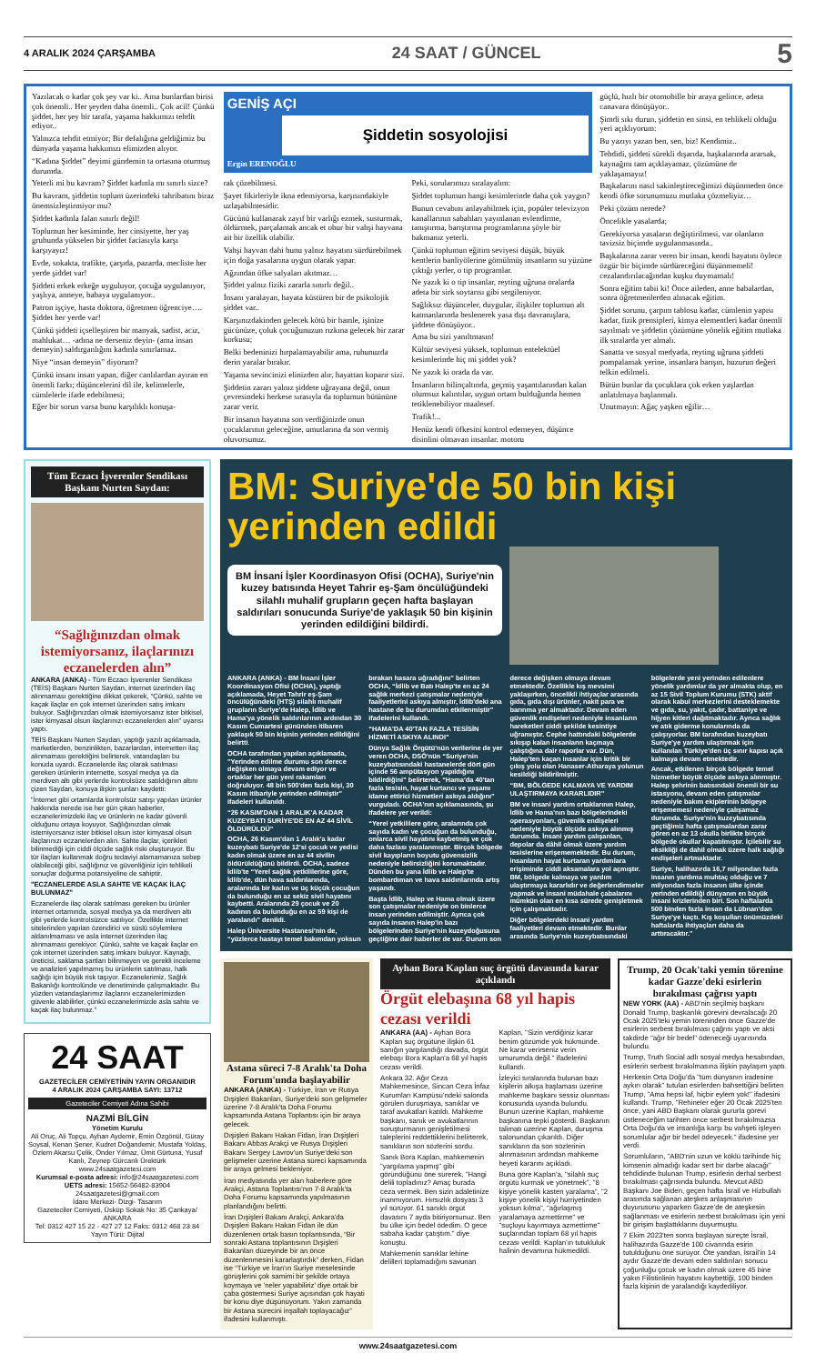4 ARALIK 2024 ÇARŞAMBA 24 SAAT / GÜNCEL 5
Yazılacak o kadar çok şey var ki.. Ama bunlardan birisi çok önemli.. Her şeyden daha önemli.. Çok acil! Çünkü şiddet, her şey bir tarafa, yaşama hakkımızı tehdit ediyor..
Yalnızca tehdit etmiyor; Bir defalığına geldiğimiz bu dünyada yaşama hakkımızı elimizden alıyor.
“Kadına Şiddet” deyimi gündemin ta ortasına oturmuş durumda.
Yeterli mi bu kavram? Şiddet kadınla mı sınırlı sizce?
Bu kavram, şiddetin toplum üzerindeki tahribatını biraz önemsizleştirmiyor mu?
Şiddet kadınla falan sınırlı değil!
Toplumun her kesiminde, her cinsiyette, her yaş grubunda yükselen bir şiddet faciasıyla karşı karşıyayız!
Evde, sokakta, trafikte, çarşıda, pazarda, mecliste her yerde şiddet var!
Şiddeti erkek erkeğe uyguluyor, çocuğa uygulanıyor, yaşlıya, anneye, babaya uygulanıyor..
Patron işçiye, hasta doktora, öğretmen öğrenciye…. Şiddet her yerde var!
Çünkü şiddeti içselleştiren bir manyak, sadist, aciz, mahlukat… -adına ne derseniz deyin- (ama insan demeyin) saldırganlığını kadınla sınırlamaz.
Niye “insan demeyin” diyorum?
Çünkü insanı insan yapan, diğer canlılardan ayıran en önemli farkı; düşüncelerini dil ile, kelimelerle, cümlelerle ifade edebilmesi;
Eğer bir sorun varsa bunu karşılıklı konuşa-
GENİŞ AÇI
Şiddetin sosyolojisi
Ergin ERENOĞLU
rak çözebilmesi.
Şayet fikirleriyle ikna edemiyorsa, karşısındakiyle uzlaşabilmesidir.
Gücünü kullanarak zayıf bir varlığı ezmek, susturmak, öldürmek, parçalamak ancak et obur bir vahşi hayvana ait bir özellik olabilir.
Vahşi hayvan dahi bunu yalnız hayatını sürdürebilmek için doğa yasalarına uygun olarak yapar.
Ağzından öfke salyaları akıtmaz…
Şiddet yalnız fiziki zararla sınırlı değil..
İnsanı yaralayan, hayata küstüren bir de psikolojik şiddet var..
Karşınızdakinden gelecek kötü bir hamle, işinize gücünüze, çoluk çocuğunuzun rızkına gelecek bir zarar korkusu;
Belki bedeninizi hırpalamayabilir ama, ruhunuzda derin yaralar bırakır.
Yaşama sevincinizi elinizden alır, hayattan koparır sizi.
Şiddetin zararı yalnız şiddete uğrayana değil, onun çevresindeki herkese sırasıyla da toplumun bütününe zarar verir.
Bir insanın hayatına son verdiğinizde onun çocuklarının geleceğine, umutlarına da son vermiş oluyorsunuz.
Peki, sorularımızı sıralayalım:
Şiddet toplumun hangi kesimlerinde daha çok yaygın?
Bunun cevabını anlayabilmek için, popüler televizyon kanallarının sabahları yayınlanan evlendirme, tanıştırma, barıştırma programlarına şöyle bir bakmanız yeterli.
Çünkü toplumun eğitim seviyesi düşük, büyük kentlerin banliyölerine gömülmüş insanların su yüzüne çıktığı yerler, o tip programlar.
Ne yazık ki o tip insanlar, reyting uğruna oralarda adeta bir sirk soytarısı gibi sergileniyor.
Sağlıksız düşünceler, duygular, ilişkiler toplumun alt katmanlarında beslenerek yasa dışı davranışlara, şiddete dönüşüyor..
Ama bu sizi yanıltmasın!
Kültür seviyesi yüksek, toplumun entelektüel kesimlerinde hiç mi şiddet yok?
Ne yazık ki orada da var.
İnsanların bilinçaltında, geçmiş yaşantılarından kalan olumsuz kalıntılar, uygun ortam bulduğunda hemen tetiklenebiliyor maalesef.
Trafik!...
Henüz kendi öfkesini kontrol edemeyen, düşünce disiplini olmayan insanlar, motoru
güçlü, hızlı bir otomobille bir araya gelince, adeta canavara dönüşüyor..
Şimdi sıkı durun, şiddetin en sinsi, en tehlikeli olduğu yeri açıklıyorum:
Bu yazıyı yazan ben, sen, biz! Kendimiz..
Tehdidi, şiddeti sürekli dışarıda, başkalarında ararsak, kaynağını tam açıklayamaz, çözümüne de yaklaşamayız!
Başkalarını nasıl sakinleştireceğimizi düşünmeden önce kendi öfke sorunumuzu mutlaka çözmeliyiz…
Peki çözüm nerede?
Öncelikle yasalarda;
Gerekiyorsa yasaların değiştirilmesi, var olanların tavizsiz biçimde uygulanmasında..
Başkalarına zarar veren bir insan, kendi hayatını öylece özgür bir biçimde sürdüreceğini düşünmemeli! cezalandırılacağından kuşku duymamalı!
Sonra eğitim tabii ki! Önce aileden, anne babalardan, sonra öğretmenlerden alınacak eğitim.
Şiddet sorunu, çarpım tablosu kadar, cümlenin yapısı kadar, fizik prensipleri, kimya elementleri kadar önemli sayılmalı ve şiddetin çözümüne yönelik eğitim mutlaka ilk sıralarda yer almalı.
Sanatta ve sosyal medyada, reyting uğruna şiddeti pompalamak yerine, insanlara barışın, huzurun değeri telkin edilmeli.
Bütün bunlar da çocuklara çok erken yaşlardan anlatılmaya başlanmalı.
Unutmayın: Ağaç yaşken eğilir…
Tüm Eczacı İşverenler Sendikası Başkanı Nurten Saydan:
“Sağlığınızdan olmak istemiyorsanız, ilaçlarınızı eczanelerden alın”
ANKARA (ANKA) - Tüm Eczacı İşverenler Sendikası (TEİS) Başkanı Nurten Saydan, internet üzerinden ilaç alınmaması gerektiğine dikkat çekerek, “Çünkü, sahte ve kaçak ilaçlar en çok internet üzerinden satış imkanı buluyor. Sağlığınızdan olmak istemiyorsanız ister bitkisel, ister kimyasal olsun ilaçlarınızı eczanelerden alın" uyarısı yaptı.
TEİS Başkanı Nurten Saydan, yaptığı yazılı açıklamada, marketlerden, benzinlikten, bazarlardan, internetten ilaç alınmaması gerektiğini belirterek, vatandaşları bu konuda uyardı. Eczanelerde ilaç olarak satılması gereken ürünlerin internette, sosyal medya ya da merdiven altı gibi yerlerde kontrolsüze satıldığının altını çizen Saydan, konuya ilişkin şunları kaydetti:
"İnternet gibi ortamlarda kontrolsüz satışı yapılan ürünler hakkında nerede ise her gün çıkan haberler, eczanelerimizdeki ilaç ve ürünlerin ne kadar güvenli olduğunu ortaya koyuyor. Sağlığınızdan olmak istemiyorsanız ister bitkisel olsun ister kimyasal olsun ilaçlarınızı eczanelerden alın. Sahte ilaçlar, içerikleri bilinmediği için ciddi ölçüde sağlık riski oluşturuyor. Bu tür ilaçları kullanmak doğru tedaviyi alamamanıza sebep olabileceği gibi, sağlığınız ve güvenliğiniz için tehlikeli sonuçlar doğurma potansiyeline de sahiptir.
"ECZANELERDE ASLA SAHTE VE KAÇAK İLAÇ BULUNMAZ"
Eczanelerde ilaç olarak satılması gereken bu ürünler internet ortamında, sosyal medya ya da merdiven altı gibi yerlerde kontrolsüzce satılıyor. Özellikle internet sitelerinden yapılan özendirici ve süslü söylemlere aldanılmaması ve asla internet üzerinden ilaç alınmaması gerekiyor. Çünkü, sahte ve kaçak ilaçlar en çok internet üzerinden satış imkanı buluyor. Kaynağı, üreticisi, saklama şartları bilinmeyen ve gerekli inceleme ve analizleri yapılmamış bu ürünlerin satılması, halk sağlığı için büyük risk taşıyor. Eczanelerimiz, Sağlık Bakanlığı kontrolünde ve denetiminde çalışmaktadır. Bu yüzden vatandaşlarımız ilaçlarını eczanelerimizden güvenle alabilirler, çünkü eczanelerimizde asla sahte ve kaçak ilaç bulunmaz."
24 SAAT
GAZETECİLER CEMİYETİNİN YAYIN ORGANIDIR
4 ARALIK 2024 ÇARŞAMBA SAYI: 13712
Gazeteciler Cemiyeti Adına Sahibi
NAZMİ BİLGİN
Yönetim Kurulu
Ali Oruç, Ali Topçu, Ayhan Aydemir, Emin Özgönül, Güray Soysal, Kenan Şener, Kudret Doğandemir, Mustafa Yoldaş, Özlem Akarsu Çelik, Önder Yılmaz, Ümit Gürtuna, Yusuf Kanlı, Zeynep Gürcanlı Ürektürk
www.24saatgazetesi.com
Kurumsal e-posta adresi: info@24saatgazetesi.com
UETS adresi: 15652-56482-83904
24saatgazetesi@gmail.com
İdare Merkezi- Dizgi- Tasarım
Gazeteciler Cemiyeti, Üsküp Sokak No: 35 Çankaya/ ANKARA
Tel: 0312 427 15 22 - 427 27 12 Faks: 0312 468 23 84
Yayın Türü: Dijital
BM: Suriye'de 50 bin kişi yerinden edildi
BM İnsani İşler Koordinasyon Ofisi (OCHA), Suriye'nin kuzey batısında Heyet Tahrir eş-Şam öncülüğündeki silahlı muhalif grupların geçen hafta başlayan saldırıları sonucunda Suriye'de yaklaşık 50 bin kişinin yerinden edildiğini bildirdi.
ANKARA (ANKA) - BM İnsani İşler Koordinasyon Ofisi (OCHA), yaptığı açıklamada, Heyet Tahrir eş-Şam öncülüğündeki (HTŞ) silahlı muhalif grupların Suriye'de Halep, İdlib ve Hama'ya yönelik saldırılarının ardından 30 Kasım Cumartesi gününden itibaren yaklaşık 50 bin kişinin yerinden edildiğini belirtti.
OCHA tarafından yapılan açıklamada, "Yerinden edilme durumu son derece değişken olmaya devam ediyor ve ortaklar her gün yeni rakamları doğruluyor. 48 bin 500'den fazla kişi, 30 Kasım itibariyle yerinden edilmiştir" ifadeleri kullanıldı.
“26 KASIM'DAN 1 ARALIK'A KADAR KUZEYBATI SURİYE'DE EN AZ 44 SİVİL ÖLDÜRÜLDÜ”
OCHA, 26 Kasım'dan 1 Aralık'a kadar kuzeybatı Suriye'de 12'si çocuk ve yedisi kadın olmak üzere en az 44 sivilin öldürüldüğünü bildirdi. OCHA, sadece İdlib'te “Yerel sağlık yetkililerine göre, İdlib'de, dün hava saldırılarında, aralarında bir kadın ve üç küçük çocuğun da bulunduğu en az sekiz sivil hayatını kaybetti. Aralarında 29 çocuk ve 20 kadının da bulunduğu en az 59 kişi de yaralandı" denildi.
Halep Üniversite Hastanesi'nin de, “yüzlerce hastayı temel bakımdan yoksun bırakan hasara uğradığını” belirten OCHA, “İdlib ve Batı Halep'te en az 24 sağlık merkezi çatışmalar nedeniyle faaliyetlerini askıya almıştır, İdlib'deki ana hastane de bu durumdan etkilenmiştir” ifadelerini kullandı.
“HAMA'DA 40'TAN FAZLA TESİSİN HİZMETİ ASKIYA ALINDI”
Dünya Sağlık Örgütü'nün verilerine de yer veren OCHA, DSÖ'nün “Suriye'nin kuzeybatısındaki hastanelerde dört gün içinde 56 ampütasyon yapıldığını bildirdiğini” belirterek, “Hama'da 40'tan fazla tesisin, hayat kurtarıcı ve yaşamı idame ettirici hizmetleri askıya aldığını” vurguladı. OCHA'nın açıklamasında, şu ifadelere yer verildi:
“Yerel yetkililere göre, aralarında çok sayıda kadın ve çocuğun da bulunduğu, onlarca sivil hayatını kaybetmiş ve çok daha fazlası yaralanmıştır. Birçok bölgede sivil kayıpların boyutu güvensizlik nedeniyle belirsizliğini korumaktadır. Dünden bu yana İdlib ve Halep'te bombardıman ve hava saldırılarında artış yaşandı.
Başta İdlib, Halep ve Hama olmak üzere son çatışmalar nedeniyle on binlerce insan yerinden edilmiştir. Ayrıca çok sayıda insanın Halep'in bazı bölgelerinden Suriye'nin kuzeydoğusuna geçtiğine dair haberler de var. Durum son derece değişken olmaya devam etmektedir. Özellikle kış mevsimi yaklaşırken, öncelikli ihtiyaçlar arasında gıda, gıda dışı ürünler, nakit para ve barınma yer almaktadır. Devam eden güvenlik endişeleri nedeniyle insanların hareketleri ciddi şekilde kesintiye uğramıştır. Cephe hattındaki bölgelerde sıkışıp kalan insanların kaçmaya çalıştığına dair raporlar var. Dün, Halep'ten kaçan insanlar için kritik bir çıkış yolu olan Hanaser-Atharaya yolunun kesildiği bildirilmiştir.
“BM, BÖLGEDE KALMAYA VE YARDIM ULAŞTIRMAYA KARARLIDIR”
BM ve insani yardım ortaklarının Halep, İdlib ve Hama'nın bazı bölgelerindeki operasyonları, güvenlik endişeleri nedeniyle büyük ölçüde askıya alınmış durumda. İnsani yardım çalışanları, depolar da dâhil olmak üzere yardım tesislerine erişememektedir. Bu durum, insanların hayat kurtaran yardımlara erişiminde ciddi aksamalara yol açmıştır. BM, bölgede kalmaya ve yardım ulaştırmaya kararlıdır ve değerlendirmeler yapmak ve insani müdahale çabalarını mümkün olan en kısa sürede genişletmek için çalışmaktadır.
Diğer bölgelerdeki insani yardım faaliyetleri devam etmektedir. Bunlar arasında Suriye'nin kuzeybatısındaki bölgelerde yeni yerinden edilenlere yönelik yardımlar da yer almakta olup, en az 15 Sivil Toplum Kurumu (STK) aktif olarak kabul merkezlerini desteklemekte ve gıda, su, yakıt, çadır, battaniye ve hijyen kitleri dağıtmaktadır. Ayrıca sağlık ve atık giderme konularında da çalışıyorlar. BM tarafından kuzeybatı Suriye'ye yardım ulaştırmak için kullanılan Türkiye'den üç sınır kapısı açık kalmaya devam etmektedir.
Ancak, etkilenen birçok bölgede temel hizmetler büyük ölçüde askıya alınmıştır. Halep şehrinin batısındaki önemli bir su istasyonu, devam eden çatışmalar nedeniyle bakım ekiplerinin bölgeye erişememesi nedeniyle çalışamaz durumda. Suriye'nin kuzeybatısında geçtiğimiz hafta çatışmalardan zarar gören en az 13 okulla birlikte birçok bölgede okullar kapatılmıştır. İçilebilir su eksikliği de dahil olmak üzere halk sağlığı endişeleri artmaktadır.
Suriye, halihazırda 16,7 milyondan fazla insanın yardıma muhtaç olduğu ve 7 milyondan fazla insanın ülke içinde yerinden edildiği dünyanın en büyük insani krizlerinden biri. Son haftalarda 500 binden fazla insan da Lübnan'dan Suriye'ye kaçtı. Kış koşulları önümüzdeki haftalarda ihtiyaçları daha da arttıracaktır."
Astana süreci 7-8 Aralık'ta Doha Forum'unda başlayabilir
ANKARA (ANKA) - Türkiye, İran ve Rusya Dışişleri Bakanları, Suriye'deki son gelişmeler üzerine 7-8 Aralık'ta Doha Forumu kapsamında Astana Toplantısı için bir araya gelecek.
Dışişleri Bakanı Hakan Fidan, İran Dışişleri Bakanı Abbas Arakçi ve Rusya Dışişleri Bakanı Sergey Lavrov'un Suriye'deki son gelişmeler üzerine Astana süreci kapsamında bir araya gelmesi bekleniyor.
İran medyasında yer alan haberlere göre Arakçi, Astana Toplantısı'nın 7-8 Aralık'ta Doha Forumu kapsamında yapılmasının planlandığını belirtti.
İran Dışişleri Bakanı Arakçi, Ankara'da Dışişleri Bakanı Hakan Fidan ile dün düzenlenen ortak basın toplantısında, “Bir sonraki Astana toplantısının Dışişleri Bakanları düzeyinde bir an önce düzenlenmesini kararlaştırdık” derken, Fidan ise “Türkiye ve İran'ın Suriye meselesinde görüşlerini çok samimi bir şekilde ortaya koymaya ve 'neler yapabiliriz' diye ortak bir çaba göstermesi Suriye açısından çok hayati bir konu diye düşünüyorum. Yakın zamanda bir Astana sürecini inşallah toplayacağız” ifadesini kullanmıştı.
Ayhan Bora Kaplan suç örgütü davasında karar açıklandı
Örgüt elebaşına 68 yıl hapis cezası verildi
ANKARA (AA) - Ayhan Bora Kaplan suç örgütüne ilişkin 61 sanığın yargılandığı davada, örgüt elebaşı Bora Kaplan'a 68 yıl hapis cezası verildi.
Ankara 32. Ağır Ceza Mahkemesince, Sincan Ceza İnfaz Kurumları Kampüsü'ndeki salonda görülen duruşmaya, sanıklar ve taraf avukatları katıldı. Mahkeme başkanı, sanık ve avukatlarının soruşturmanın genişletilmesi taleplerini reddettiklerini belirterek, sanıkların son sözlerini sordu.
Sanık Bora Kaplan, mahkemenin "yargılama yapmış" gibi göründüğünü öne sürerek, "Hangi delili topladınız? Amaç burada ceza vermek. Ben sizin adaletinize inanmıyorum. Hırsızlık dosyası 3 yıl sürüyor. 61 sanıklı örgüt davasını 7 ayda bitiriyorsunuz. Ben bu ülke için bedel ödedim. O gece sabaha kadar çatıştım." diye konuştu.
Mahkemenin sanıklar lehine delilleri toplamadığını savunan Kaplan, "Sizin verdiğiniz karar benim gözümde yok hükmünde. Ne karar verirseniz verin umurumda değil." ifadelerini kullandı.
İzleyici sıralarında bulunan bazı kişilerin alkışa başlaması üzerine mahkeme başkanı sessiz olunması konusunda uyarıda bulundu. Bunun üzerine Kaplan, mahkeme başkanına tepki gösterdi. Başkanın talimatı üzerine Kaplan, duruşma salonundan çıkarıldı. Diğer sanıkların da son sözlerinin alınmasının ardından mahkeme heyeti kararını açıkladı.
Buna göre Kaplan'a, "silahlı suç örgütü kurmak ve yönetmek", "8 kişiye yönelik kasten yaralama", "2 kişiye yönelik kişiyi hürriyetinden yoksun kılma", "ağırlaşmış yaralamaya azmettirme" ve "suçluyu kayırmaya azmettirme" suçlarından toplam 68 yıl hapis cezası verildi. Kaplan'ın tutukluluk halinin devamına hükmedildi.
Trump, 20 Ocak'taki yemin törenine kadar Gazze'deki esirlerin bırakılması çağrısı yaptı
NEW YORK (AA) - ABD'nin seçilmiş başkanı Donald Trump, başkanlık görevini devralacağı 20 Ocak 2025'teki yemin töreninden önce Gazze'de esirlerin serbest bırakılması çağrısı yaptı ve aksi takdirde "ağır bir bedel" ödeneceği uyarısında bulundu.
Trump, Truth Social adlı sosyal medya hesabından, esirlerin serbest bırakılmasına ilişkin paylaşım yaptı.
Herkesin Orta Doğu'da "tüm dünyanın iradesine aykırı olarak" tutulan esirlerden bahsettiğini belirten Trump, "Ama hepsi laf, hiçbir eylem yok!" ifadesini kullandı. Trump, "Rehineler eğer 20 Ocak 2025'ten önce, yani ABD Başkanı olarak gururla görevi üstleneceğim tarihten önce serbest bırakılmazsa Orta Doğu'da ve insanlığa karşı bu vahşeti işleyen sorumlular ağır bir bedel ödeyecek." ifadesine yer verdi.
Sorumluların, "ABD'nin uzun ve köklü tarihinde hiç kimsenin almadığı kadar sert bir darbe alacağı" tehdidinde bulunan Trump, esirlerin derhal serbest bırakılması çağrısında bulundu. Mevcut ABD Başkanı Joe Biden, geçen hafta İsrail ve Hizbullah arasında sağlanan ateşkes anlaşmasının duyurusunu yaparken Gazze'de de ateşkesin sağlanması ve esirlerin serbest bırakılması için yeni bir girişim başlattıklarını duyurmuştu.
7 Ekim 2023'ten sonra başlayan süreçte İsrail, halihazırda Gazze'de 100 civarında esirin tutulduğunu öne sürüyor. Öte yandan, İsrail'in 14 aydır Gazze'de devam eden saldırıları sonucu çoğunluğu çocuk ve kadın olmak üzere 45 bine yakın Filistinlinin hayatını kaybettiği, 100 binden fazla kişinin de yaralandığı kaydediliyor.
www.24saatgazetesi.com